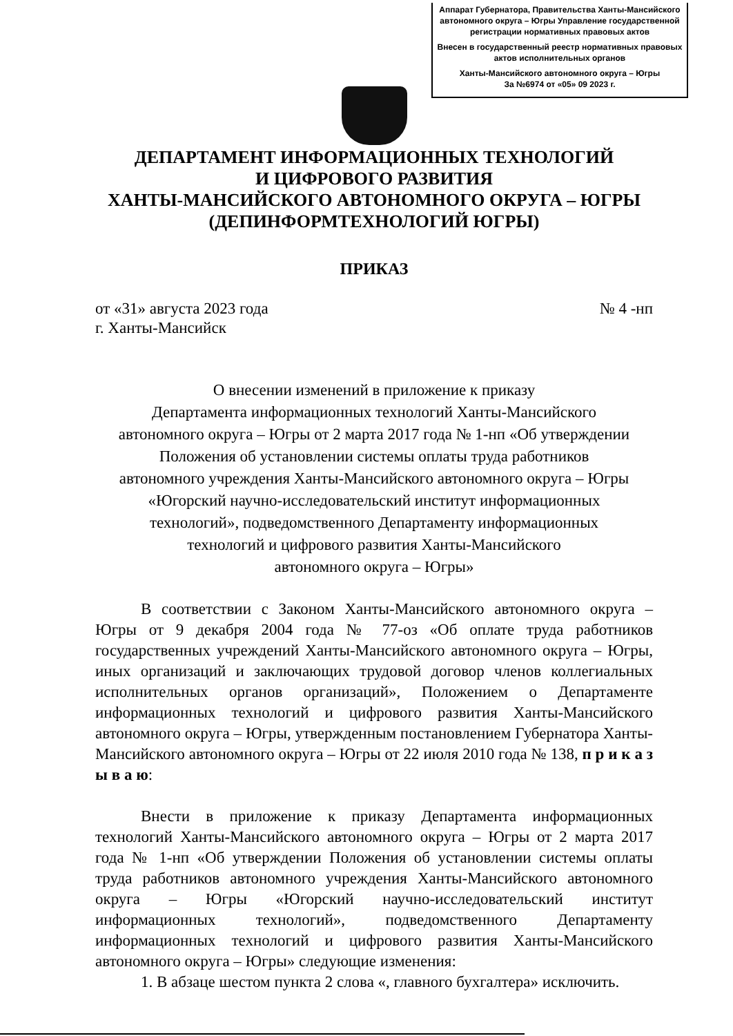Аппарат Губернатора, Правительства Ханты-Мансийского автономного округа – Югры Управление государственной регистрации нормативных правовых актов
Внесен в государственный реестр нормативных правовых актов исполнительных органов
Ханты-Мансийского автономного округа – Югры
За №6974 от «05» 09 2023 г.
ДЕПАРТАМЕНТ ИНФОРМАЦИОННЫХ ТЕХНОЛОГИЙ
И ЦИФРОВОГО РАЗВИТИЯ
ХАНТЫ-МАНСИЙСКОГО АВТОНОМНОГО ОКРУГА – ЮГРЫ
(ДЕПИНФОРМТЕХНОЛОГИЙ ЮГРЫ)
ПРИКАЗ
от «31» августа 2023 года № 4 -нп
г. Ханты-Мансийск
О внесении изменений в приложение к приказу
Департамента информационных технологий Ханты-Мансийского
автономного округа – Югры от 2 марта 2017 года № 1-нп «Об утверждении
Положения об установлении системы оплаты труда работников
автономного учреждения Ханты-Мансийского автономного округа – Югры
«Югорский научно-исследовательский институт информационных
технологий», подведомственного Департаменту информационных
технологий и цифрового развития Ханты-Мансийского
автономного округа – Югры»
В соответствии с Законом Ханты-Мансийского автономного округа – Югры от 9 декабря 2004 года № 77-оз «Об оплате труда работников государственных учреждений Ханты-Мансийского автономного округа – Югры, иных организаций и заключающих трудовой договор членов коллегиальных исполнительных органов организаций», Положением о Департаменте информационных технологий и цифрового развития Ханты-Мансийского автономного округа – Югры, утвержденным постановлением Губернатора Ханты-Мансийского автономного округа – Югры от 22 июля 2010 года № 138, п р и к а з ы в а ю:
Внести в приложение к приказу Департамента информационных технологий Ханты-Мансийского автономного округа – Югры от 2 марта 2017 года № 1-нп «Об утверждении Положения об установлении системы оплаты труда работников автономного учреждения Ханты-Мансийского автономного округа – Югры «Югорский научно-исследовательский институт информационных технологий», подведомственного Департаменту информационных технологий и цифрового развития Ханты-Мансийского автономного округа – Югры» следующие изменения:
1. В абзаце шестом пункта 2 слова «, главного бухгалтера» исключить.